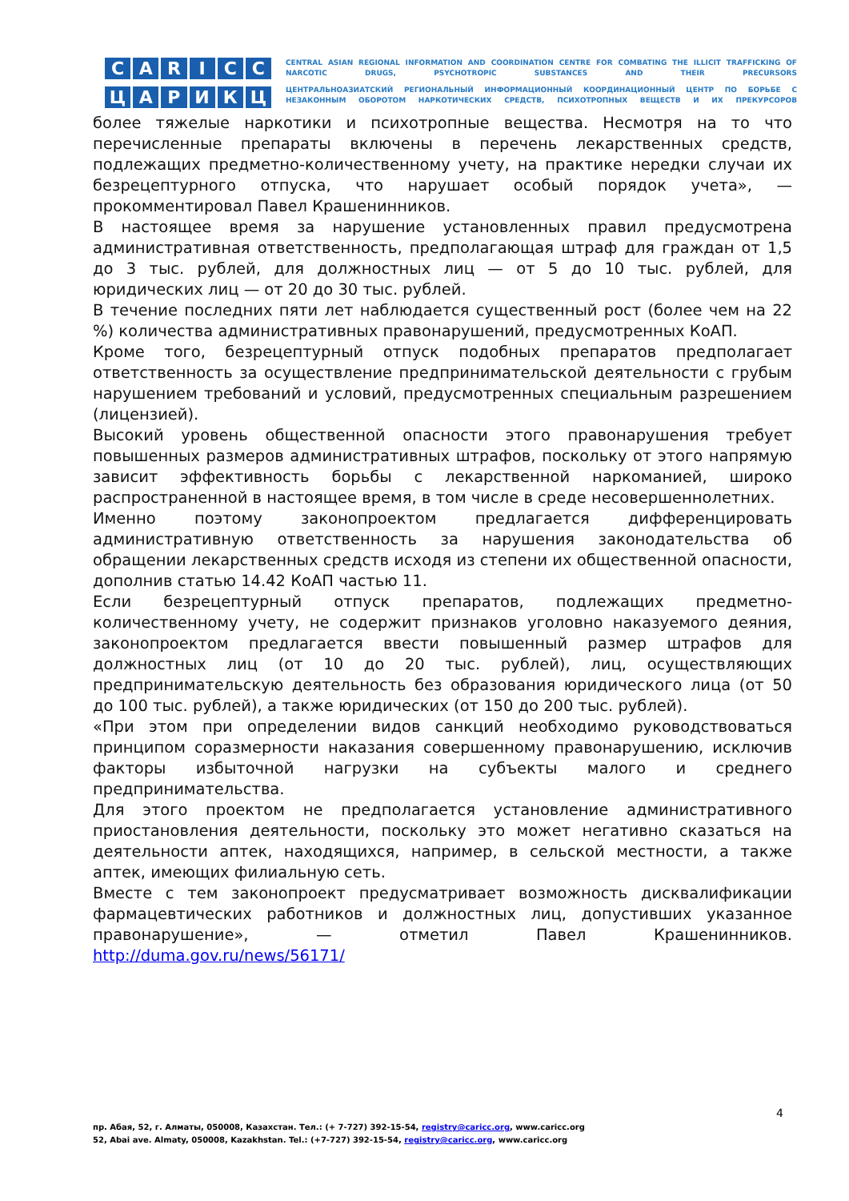C
A
R
I
C
C
Ц
А
Р
И
К
Ц
CENTRAL ASIAN REGIONAL INFORMATION AND COORDINATION CENTRE FOR COMBATING THE ILLICIT TRAFFICKING OF NARCOTIC DRUGS, PSYCHOTROPIC SUBSTANCES AND THEIR PRECURSORS
ЦЕНТРАЛЬНОАЗИАТСКИЙ РЕГИОНАЛЬНЫЙ ИНФОРМАЦИОННЫЙ КООРДИНАЦИОННЫЙ ЦЕНТР ПО БОРЬБЕ С НЕЗАКОННЫМ ОБОРОТОМ НАРКОТИЧЕСКИХ СРЕДСТВ, ПСИХОТРОПНЫХ ВЕЩЕСТВ И ИХ ПРЕКУРСОРОВ
более тяжелые наркотики и психотропные вещества. Несмотря на то что перечисленные препараты включены в перечень лекарственных средств, подлежащих предметно-количественному учету, на практике нередки случаи их безрецептурного отпуска, что нарушает особый порядок учета», — прокомментировал Павел Крашенинников.
В настоящее время за нарушение установленных правил предусмотрена административная ответственность, предполагающая штраф для граждан от 1,5 до 3 тыс. рублей, для должностных лиц — от 5 до 10 тыс. рублей, для юридических лиц — от 20 до 30 тыс. рублей.
В течение последних пяти лет наблюдается существенный рост (более чем на 22 %) количества административных правонарушений, предусмотренных КоАП.
Кроме того, безрецептурный отпуск подобных препаратов предполагает ответственность за осуществление предпринимательской деятельности с грубым нарушением требований и условий, предусмотренных специальным разрешением (лицензией).
Высокий уровень общественной опасности этого правонарушения требует повышенных размеров административных штрафов, поскольку от этого напрямую зависит эффективность борьбы с лекарственной наркоманией, широко распространенной в настоящее время, в том числе в среде несовершеннолетних.
Именно поэтому законопроектом предлагается дифференцировать административную ответственность за нарушения законодательства об обращении лекарственных средств исходя из степени их общественной опасности, дополнив статью 14.42 КоАП частью 11.
Если безрецептурный отпуск препаратов, подлежащих предметно-количественному учету, не содержит признаков уголовно наказуемого деяния, законопроектом предлагается ввести повышенный размер штрафов для должностных лиц (от 10 до 20 тыс. рублей), лиц, осуществляющих предпринимательскую деятельность без образования юридического лица (от 50 до 100 тыс. рублей), а также юридических (от 150 до 200 тыс. рублей).
«При этом при определении видов санкций необходимо руководствоваться принципом соразмерности наказания совершенному правонарушению, исключив факторы избыточной нагрузки на субъекты малого и среднего предпринимательства.
Для этого проектом не предполагается установление административного приостановления деятельности, поскольку это может негативно сказаться на деятельности аптек, находящихся, например, в сельской местности, а также аптек, имеющих филиальную сеть.
Вместе с тем законопроект предусматривает возможность дисквалификации фармацевтических работников и должностных лиц, допустивших указанное правонарушение», — отметил Павел Крашенинников. http://duma.gov.ru/news/56171/
4
пр. Абая, 52, г. Алматы, 050008, Казахстан. Тел.: (+ 7-727) 392-15-54, registry@caricc.org, www.caricc.org
52, Abai ave. Almaty, 050008, Kazakhstan. Tel.: (+7-727) 392-15-54, registry@caricc.org, www.caricc.org